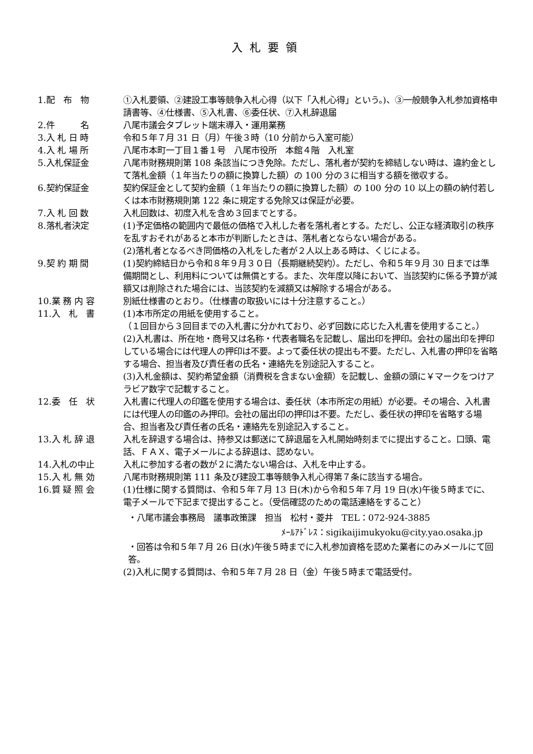入札要領
1.配　布　物 ①入札要領、②建設工事等競争入札心得（以下「入札心得」という。)、③一般競争入札参加資格申請書等、④仕様書、⑤入札書、⑥委任状、⑦入札辞退届
2.件　　　名 八尾市議会タブレット端末導入・運用業務
3.入 札 日 時 令和５年７月 31 日（月）午後３時（10 分前から入室可能）
4.入 札 場 所 八尾市本町一丁目１番１号　八尾市役所　本館４階　入札室
5.入札保証金 八尾市財務規則第 108 条該当につき免除。ただし、落札者が契約を締結しない時は、違約金として落札金額（１年当たりの額に換算した額）の 100 分の３に相当する額を徴収する。
6.契約保証金 契約保証金として契約金額（１年当たりの額に換算した額）の 100 分の 10 以上の額の納付若しくは本市財務規則第 122 条に規定する免除又は保証が必要。
7.入 札 回 数 入札回数は、初度入札を含め３回までとする。
8.落札者決定 (1)予定価格の範囲内で最低の価格で入札した者を落札者とする。ただし、公正な経済取引の秩序を乱すおそれがあると本市が判断したときは、落札者とならない場合がある。
(2)落札者となるべき同価格の入札をした者が２人以上ある時は、くじによる。
9.契 約 期 間 (1)契約締結日から令和８年９月３０日（長期継続契約）。ただし、令和５年９月 30 日までは準備期間とし、利用料については無償とする。また、次年度以降において、当該契約に係る予算が減額又は削除された場合には、当該契約を減額又は解除する場合がある。
10.業 務 内 容 別紙仕様書のとおり。（仕様書の取扱いには十分注意すること。）
11.入　札　書 (1)本市所定の用紙を使用すること。
（１回目から３回目までの入札書に分かれており、必ず回数に応じた入札書を使用すること。）
(2)入札書は、所在地・商号又は名称・代表者職名を記載し、届出印を押印。会社の届出印を押印している場合には代理人の押印は不要。よって委任状の提出も不要。ただし、入札書の押印を省略する場合、担当者及び責任者の氏名・連絡先を別途記入すること。
(3)入札金額は、契約希望金額（消費税を含まない金額）を記載し、金額の頭に￥マークをつけアラビア数字で記載すること。
12.委　任　状 入札書に代理人の印鑑を使用する場合は、委任状（本市所定の用紙）が必要。その場合、入札書には代理人の印鑑のみ押印。会社の届出印の押印は不要。ただし、委任状の押印を省略する場合、担当者及び責任者の氏名・連絡先を別途記入すること。
13.入 札 辞 退 入札を辞退する場合は、持参又は郵送にて辞退届を入札開始時刻までに提出すること。口頭、電話、ＦＡＸ、電子メールによる辞退は、認めない。
14.入札の中止 入札に参加する者の数が２に満たない場合は、入札を中止する。
15.入 札 無 効 八尾市財務規則第 111 条及び建設工事等競争入札心得第７条に該当する場合。
16.質 疑 照 会 (1)仕様に関する質問は、令和５年７月 13 日(木)から令和５年７月 19 日(水)午後５時までに、電子メールで下記まで提出すること。（受信確認のための電話連絡をすること）
・八尾市議会事務局　議事政策課　担当　松村・菱井　TEL：072-924-3885
ﾒｰﾙｱﾄﾞﾚｽ：sigikaijimukyoku@city.yao.osaka.jp
・回答は令和５年７月 26 日(水)午後５時までに入札参加資格を認めた業者にのみメールにて回答。
(2)入札に関する質問は、令和５年７月 28 日（金）午後５時まで電話受付。